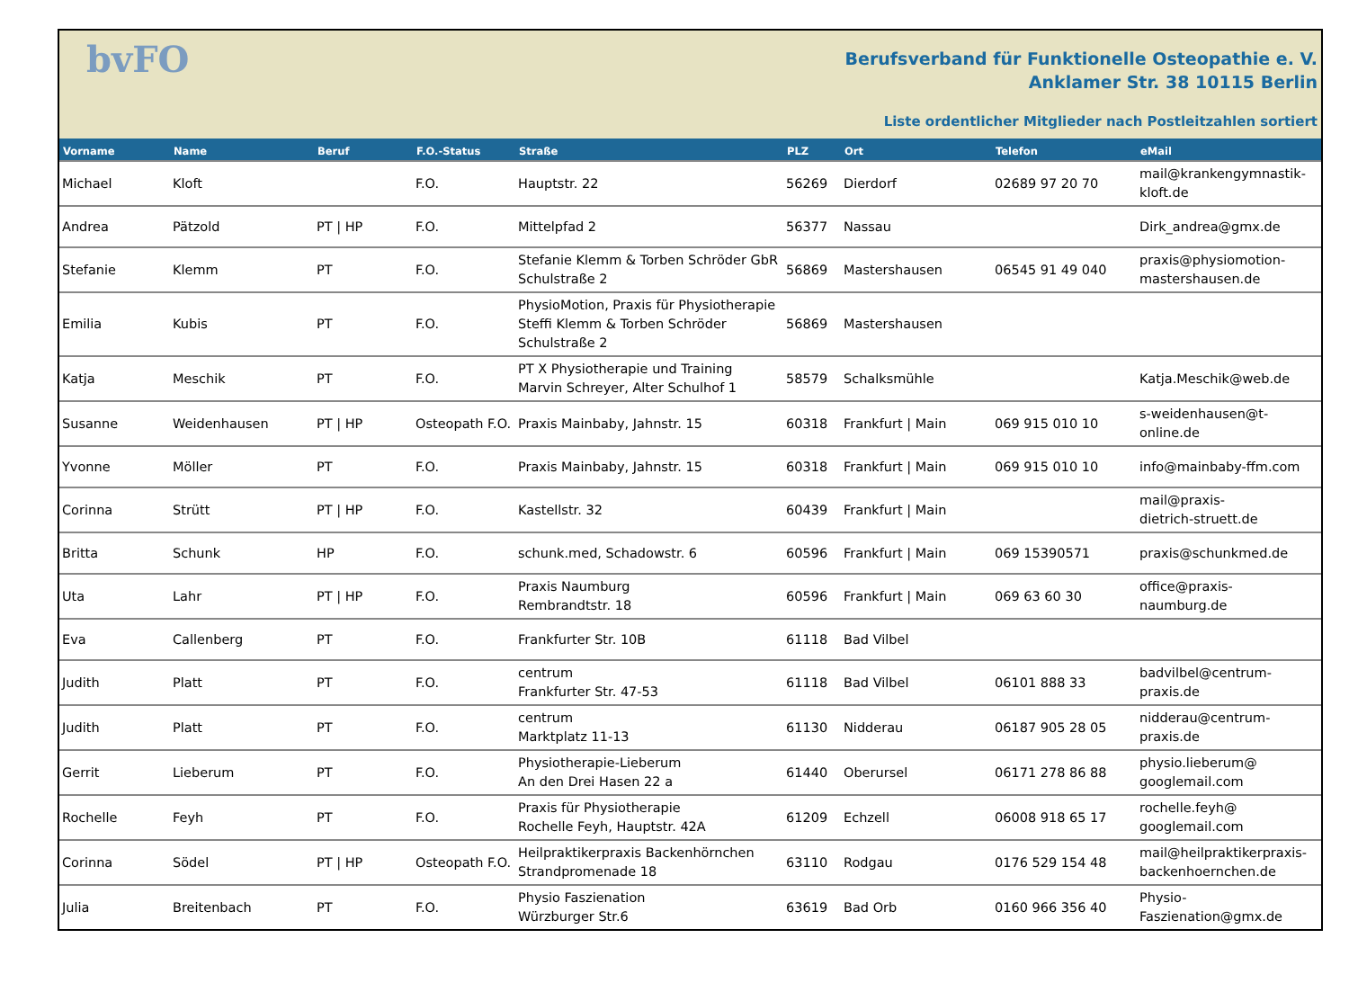bvFO
Berufsverband für Funktionelle Osteopathie e. V.
Anklamer Str. 38 10115 Berlin
Liste ordentlicher Mitglieder nach Postleitzahlen sortiert
| Vorname | Name | Beruf | F.O.-Status | Straße | PLZ | Ort | Telefon | eMail |
| --- | --- | --- | --- | --- | --- | --- | --- | --- |
| Michael | Kloft | | F.O. | Hauptstr. 22 | 56269 | Dierdorf | 02689 97 20 70 | mail@krankengymnastik- kloft.de |
| Andrea | Pätzold | PT / HP | F.O. | Mittelpfad 2 | 56377 | Nassau | | Dirk_andrea@gmx.de |
| Stefanie | Klemm | PT | F.O. | Stefanie Klemm & Torben Schröder GbR Schulstraße 2 | 56869 | Mastershausen | 06545 91 49 040 | praxis@physiomotion- mastershausen.de |
| Emilia | Kubis | PT | F.O. | PhysioMotion, Praxis für Physiotherapie Steffi Klemm & Torben Schröder Schulstraße 2 | 56869 | Mastershausen | | |
| Katja | Meschik | PT | F.O. | PT X Physiotherapie und Training Marvin Schreyer, Alter Schulhof 1 | 58579 | Schalksmühle | | Katja.Meschik@web.de |
| Susanne | Weidenhausen | PT / HP | Osteopath F.O. | Praxis Mainbaby, Jahnstr. 15 | 60318 | Frankfurt / Main | 069 915 010 10 | s-weidenhausen@t-online.de |
| Yvonne | Möller | PT | F.O. | Praxis Mainbaby, Jahnstr. 15 | 60318 | Frankfurt / Main | 069 915 010 10 | info@mainbaby-ffm.com |
| Corinna | Strütt | PT / HP | F.O. | Kastellstr. 32 | 60439 | Frankfurt / Main | | mail@praxis- dietrich-struett.de |
| Britta | Schunk | HP | F.O. | schunk.med, Schadowstr. 6 | 60596 | Frankfurt / Main | 069 15390571 | praxis@schunkmed.de |
| Uta | Lahr | PT / HP | F.O. | Praxis Naumburg Rembrandtstr. 18 | 60596 | Frankfurt / Main | 069 63 60 30 | office@praxis-naumburg.de |
| Eva | Callenberg | PT | F.O. | Frankfurter Str. 10B | 61118 | Bad Vilbel | | |
| Judith | Platt | PT | F.O. | centrum Frankfurter Str. 47-53 | 61118 | Bad Vilbel | 06101 888 33 | badvilbel@centrum- praxis.de |
| Judith | Platt | PT | F.O. | centrum Marktplatz 11-13 | 61130 | Nidderau | 06187 905 28 05 | nidderau@centrum- praxis.de |
| Gerrit | Lieberum | PT | F.O. | Physiotherapie-Lieberum An den Drei Hasen 22 a | 61440 | Oberursel | 06171 278 86 88 | physio.lieberum@ googlemail.com |
| Rochelle | Feyh | PT | F.O. | Praxis für Physiotherapie Rochelle Feyh, Hauptstr. 42A | 61209 | Echzell | 06008 918 65 17 | rochelle.feyh@ googlemail.com |
| Corinna | Södel | PT / HP | Osteopath F.O. | Heilpraktikerpraxis Backenhörnchen Strandpromenade 18 | 63110 | Rodgau | 0176 529 154 48 | mail@heilpraktikerpraxis- backenhoernchen.de |
| Julia | Breitenbach | PT | F.O. | Physio Faszienation Würzburger Str.6 | 63619 | Bad Orb | 0160 966 356 40 | Physio-Faszienation@gmx.de |